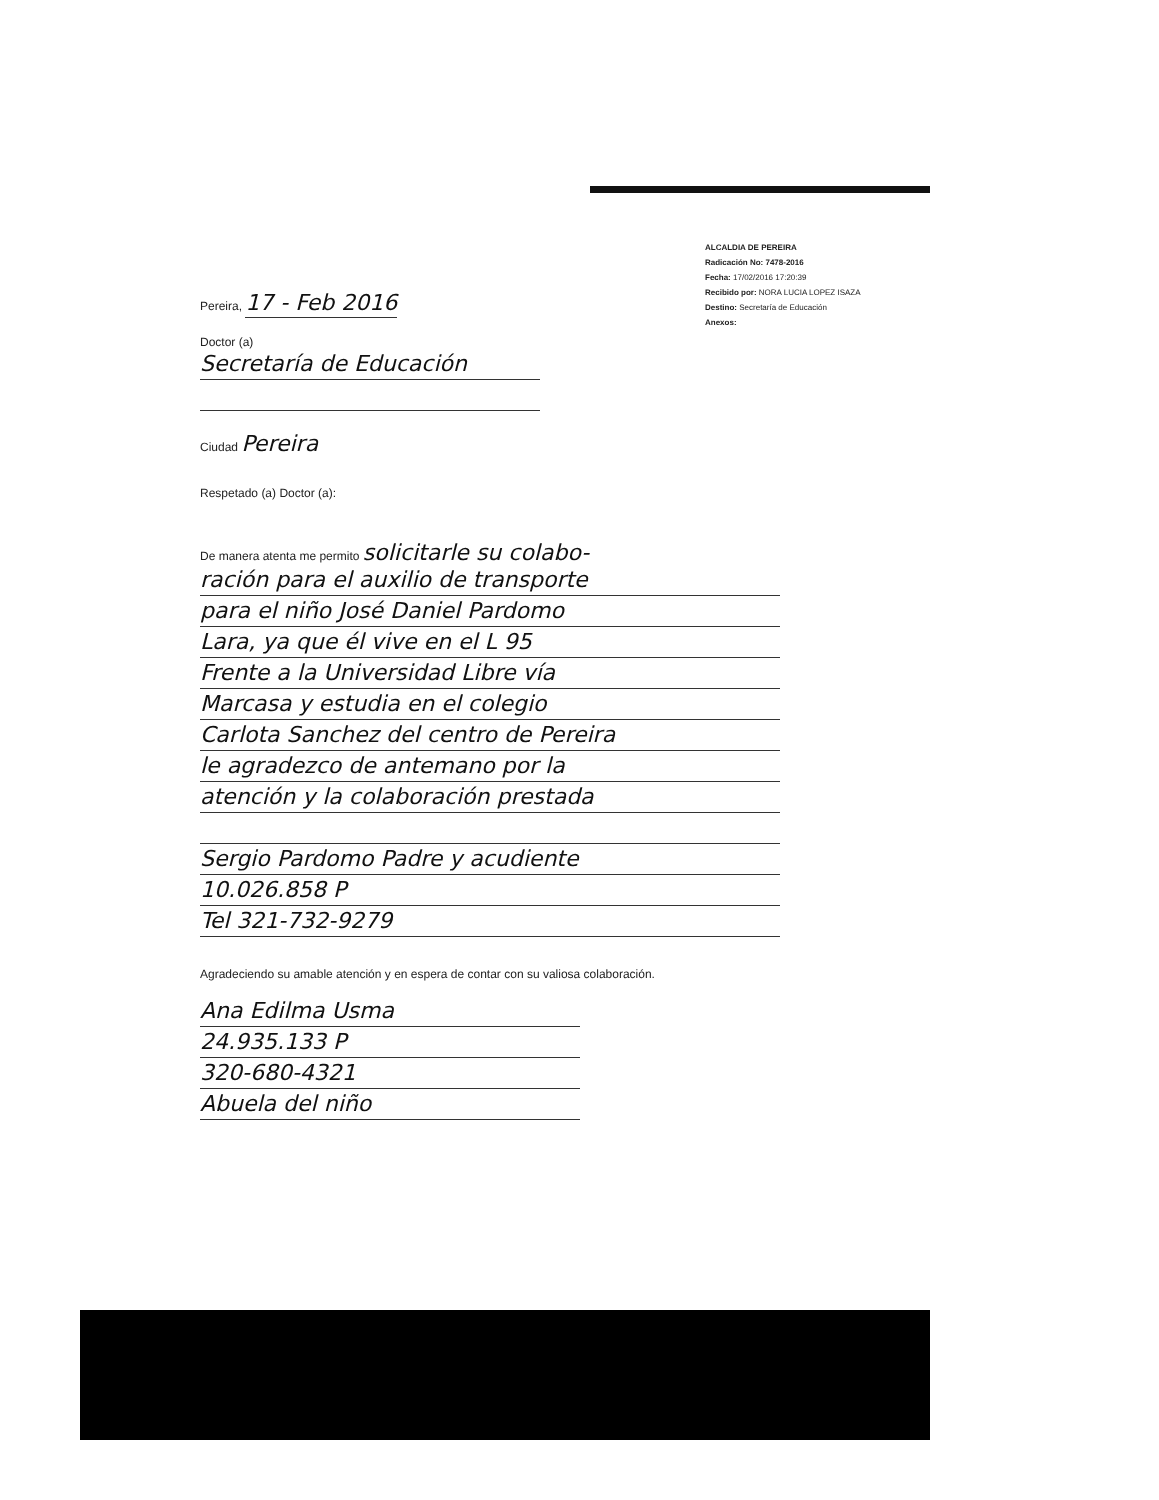ALCALDIA DE PEREIRA
Radicación No: 7478-2016
Fecha: 17/02/2016 17:20:39
Recibido por: NORA LUCIA LOPEZ ISAZA
Destino: Secretaría de Educación
Anexos:
Pereira, 17 - Feb 2016
Doctor (a)
Secretaría de Educación
Ciudad Pereira
Respetado (a) Doctor (a):
De manera atenta me permito solicitarle su colabo-
ración para el auxilio de transporte
para el niño José Daniel Pardomo
Lara, ya que él vive en el L 95
Frente a la Universidad Libre vía
Marcasa y estudia en el colegio
Carlota Sanchez del centro de Pereira
le agradezco de antemano por la
atención y la colaboración prestada
Sergio Pardomo Padre y acudiente
10.026.858 P
Tel 321-732-9279
Agradeciendo su amable atención y en espera de contar con su valiosa colaboración.
Ana Edilma Usma
24.935.133 P
320-680-4321
Abuela del niño